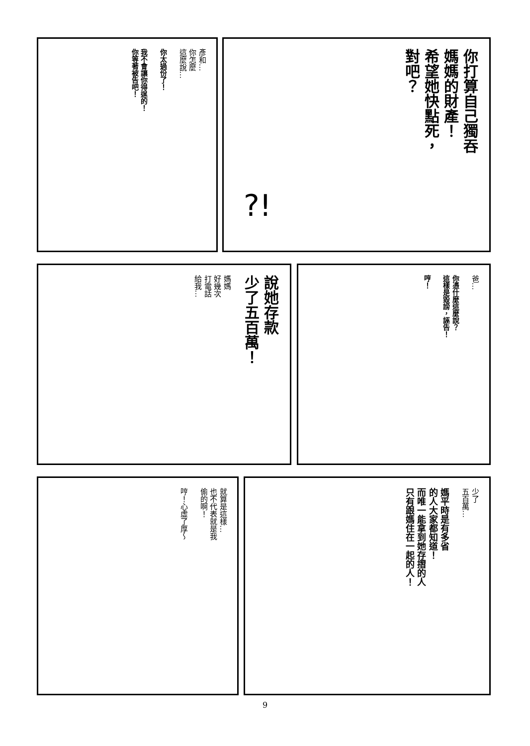你打算自己獨吞
媽媽的財產！
希望她快點死，
對吧？
?!
彥和…
你怎麼
這麼說…
你太過份了！
我不會讓你得逞的！
你等著被告吧！
說她存款
少了五百萬！
媽媽
好幾次
打電話
給我…
爸…
你憑什麼這麼說？
這樣是毀謗，誣告！
哼！
少了
五百萬…
媽平時是有多省
的人大家都知道！
而唯一能拿到她存摺的人
只有跟媽住在一起的人！
就算是這樣…
也不代表就是我
偷的啊！
哼！心虛了厚～
9